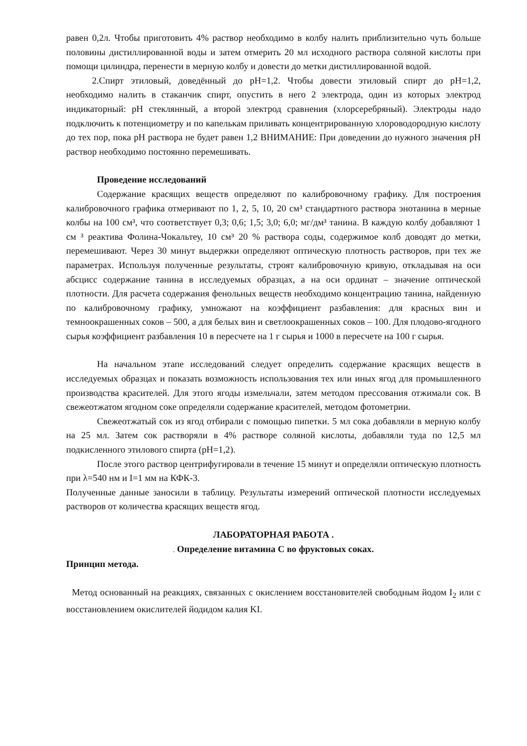равен 0,2л. Чтобы приготовить 4% раствор необходимо в колбу налить приблизительно чуть больше половины дистиллированной воды и затем отмерить 20 мл исходного раствора соляной кислоты при помощи цилиндра, перенести в мерную колбу и довести до метки дистиллированной водой.
2.Спирт этиловый, доведённый до pH=1,2. Чтобы довести этиловый спирт до pH=1,2, необходимо налить в стаканчик спирт, опустить в него 2 электрода, один из которых электрод индикаторный: pH стеклянный, а второй электрод сравнения (хлорсеребряный). Электроды надо подключить к потенциометру и по капелькам приливать концентрированную хлороводородную кислоту до тех пор, пока pH раствора не будет равен 1,2 ВНИМАНИЕ: При доведении до нужного значения pH раствор необходимо постоянно перемешивать.
Проведение исследований
Содержание красящих веществ определяют по калибровочному графику. Для построения калибровочного графика отмеривают по 1, 2, 5, 10, 20 см³ стандартного раствора энотанина в мерные колбы на 100 см³, что соответствует 0,3; 0,6; 1,5; 3,0; 6,0; мг/дм³ танина. В каждую колбу добавляют 1 см ³ реактива Фолина-Чокальтеу, 10 см³ 20 % раствора соды, содержимое колб доводят до метки, перемешивают. Через 30 минут выдержки определяют оптическую плотность растворов, при тех же параметрах. Используя полученные результаты, строят калибровочную кривую, откладывая на оси абсцисс содержание танина в исследуемых образцах, а на оси ординат – значение оптической плотности. Для расчета содержания фенольных веществ необходимо концентрацию танина, найденную по калибровочному графику, умножают на коэффициент разбавления: для красных вин и темноокрашенных соков – 500, а для белых вин и светлоокрашенных соков – 100. Для плодово-ягодного сырья коэффициент разбавления 10 в пересчете на 1 г сырья и 1000 в пересчете на 100 г сырья.
На начальном этапе исследований следует определить содержание красящих веществ в исследуемых образцах и показать возможность использования тех или иных ягод для промышленного производства красителей. Для этого ягоды измельчали, затем методом прессования отжимали сок. В свежеотжатом ягодном соке определяли содержание красителей, методом фотометрии.
Свежеотжатый сок из ягод отбирали с помощью пипетки. 5 мл сока добавляли в мерную колбу на 25 мл. Затем сок растворяли в 4% растворе соляной кислоты, добавляли туда по 12,5 мл подкисленного этилового спирта (pH=1,2).
После этого раствор центрифугировали в течение 15 минут и определяли оптическую плотность при λ=540 нм и I=1 мм на КФК-3.
Полученные данные заносили в таблицу. Результаты измерений оптической плотности исследуемых растворов от количества красящих веществ ягод.
ЛАБОРАТОРНАЯ РАБОТА .
. Определение витамина С во фруктовых соках.
Принцип метода.
Метод основанный на реакциях, связанных с окислением восстановителей свободным йодом I<sub>2</sub> или с восстановлением окислителей йодидом калия KI.